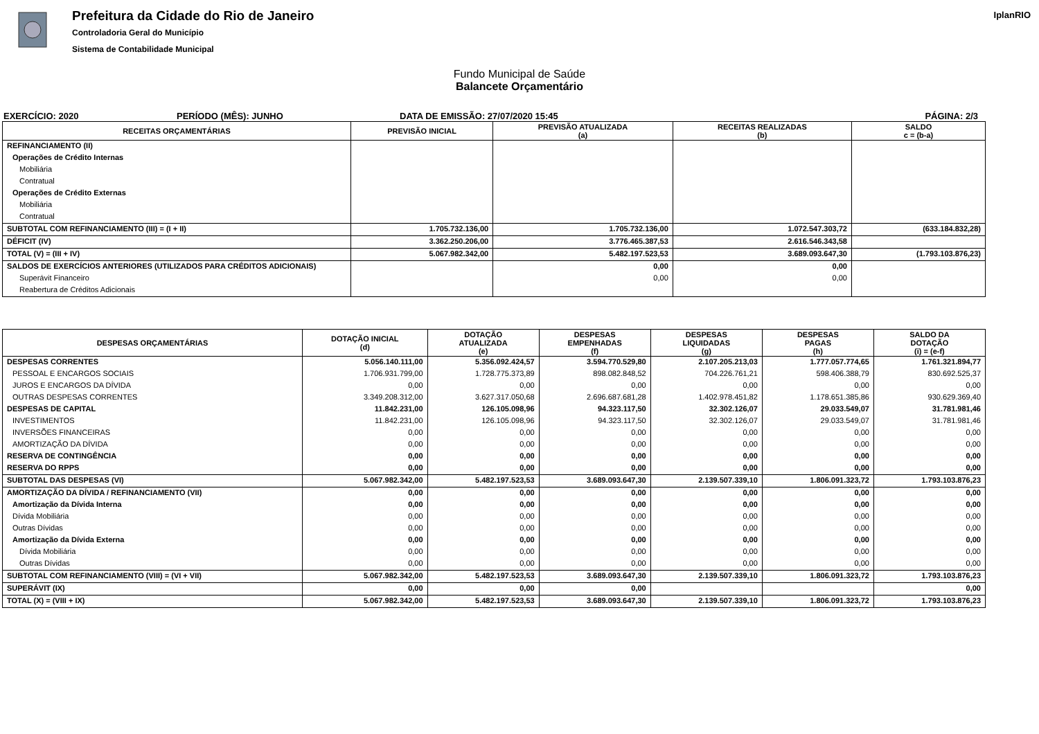Prefeitura da Cidade do Rio de Janeiro
Controladoria Geral do Município
Sistema de Contabilidade Municipal
IplanRIO
Fundo Municipal de Saúde
Balancete Orçamentário
EXERCÍCIO: 2020 PERÍODO (MÊS): JUNHO DATA DE EMISSÃO: 27/07/2020 15:45 PÁGINA: 2/3
| RECEITAS ORÇAMENTÁRIAS | PREVISÃO INICIAL | PREVISÃO ATUALIZADA (a) | RECEITAS REALIZADAS (b) | SALDO c = (b-a) |
| --- | --- | --- | --- | --- |
| REFINANCIAMENTO (II) | | | | |
| Operações de Crédito Internas | | | | |
| Mobiliária | | | | |
| Contratual | | | | |
| Operações de Crédito Externas | | | | |
| Mobiliária | | | | |
| Contratual | | | | |
| SUBTOTAL COM REFINANCIAMENTO (III) = (I + II) | 1.705.732.136,00 | 1.705.732.136,00 | 1.072.547.303,72 | (633.184.832,28) |
| DÉFICIT (IV) | 3.362.250.206,00 | 3.776.465.387,53 | 2.616.546.343,58 | |
| TOTAL (V) = (III + IV) | 5.067.982.342,00 | 5.482.197.523,53 | 3.689.093.647,30 | (1.793.103.876,23) |
| SALDOS DE EXERCÍCIOS ANTERIORES (UTILIZADOS PARA CRÉDITOS ADICIONAIS) | | 0,00 | 0,00 | |
| Superávit Financeiro | | 0,00 | 0,00 | |
| Reabertura de Créditos Adicionais | | | | |
| DESPESAS ORÇAMENTÁRIAS | DOTAÇÃO INICIAL (d) | DOTAÇÃO ATUALIZADA (e) | DESPESAS EMPENHADAS (f) | DESPESAS LIQUIDADAS (g) | DESPESAS PAGAS (h) | SALDO DA DOTAÇÃO (i) = (e-f) |
| --- | --- | --- | --- | --- | --- | --- |
| DESPESAS CORRENTES | 5.056.140.111,00 | 5.356.092.424,57 | 3.594.770.529,80 | 2.107.205.213,03 | 1.777.057.774,65 | 1.761.321.894,77 |
| PESSOAL E ENCARGOS SOCIAIS | 1.706.931.799,00 | 1.728.775.373,89 | 898.082.848,52 | 704.226.761,21 | 598.406.388,79 | 830.692.525,37 |
| JUROS E ENCARGOS DA DÍVIDA | 0,00 | 0,00 | 0,00 | 0,00 | 0,00 | 0,00 |
| OUTRAS DESPESAS CORRENTES | 3.349.208.312,00 | 3.627.317.050,68 | 2.696.687.681,28 | 1.402.978.451,82 | 1.178.651.385,86 | 930.629.369,40 |
| DESPESAS DE CAPITAL | 11.842.231,00 | 126.105.098,96 | 94.323.117,50 | 32.302.126,07 | 29.033.549,07 | 31.781.981,46 |
| INVESTIMENTOS | 11.842.231,00 | 126.105.098,96 | 94.323.117,50 | 32.302.126,07 | 29.033.549,07 | 31.781.981,46 |
| INVERSÕES FINANCEIRAS | 0,00 | 0,00 | 0,00 | 0,00 | 0,00 | 0,00 |
| AMORTIZAÇÃO DA DÍVIDA | 0,00 | 0,00 | 0,00 | 0,00 | 0,00 | 0,00 |
| RESERVA DE CONTINGÊNCIA | 0,00 | 0,00 | 0,00 | 0,00 | 0,00 | 0,00 |
| RESERVA DO RPPS | 0,00 | 0,00 | 0,00 | 0,00 | 0,00 | 0,00 |
| SUBTOTAL DAS DESPESAS (VI) | 5.067.982.342,00 | 5.482.197.523,53 | 3.689.093.647,30 | 2.139.507.339,10 | 1.806.091.323,72 | 1.793.103.876,23 |
| AMORTIZAÇÃO DA DÍVIDA / REFINANCIAMENTO (VII) | 0,00 | 0,00 | 0,00 | 0,00 | 0,00 | 0,00 |
| Amortização da Dívida Interna | 0,00 | 0,00 | 0,00 | 0,00 | 0,00 | 0,00 |
| Dívida Mobiliária | 0,00 | 0,00 | 0,00 | 0,00 | 0,00 | 0,00 |
| Outras Dívidas | 0,00 | 0,00 | 0,00 | 0,00 | 0,00 | 0,00 |
| Amortização da Dívida Externa | 0,00 | 0,00 | 0,00 | 0,00 | 0,00 | 0,00 |
| Dívida Mobiliária | 0,00 | 0,00 | 0,00 | 0,00 | 0,00 | 0,00 |
| Outras Dívidas | 0,00 | 0,00 | 0,00 | 0,00 | 0,00 | 0,00 |
| SUBTOTAL COM REFINANCIAMENTO (VIII) = (VI + VII) | 5.067.982.342,00 | 5.482.197.523,53 | 3.689.093.647,30 | 2.139.507.339,10 | 1.806.091.323,72 | 1.793.103.876,23 |
| SUPERÁVIT (IX) | 0,00 | 0,00 | 0,00 | | | 0,00 |
| TOTAL (X) = (VIII + IX) | 5.067.982.342,00 | 5.482.197.523,53 | 3.689.093.647,30 | 2.139.507.339,10 | 1.806.091.323,72 | 1.793.103.876,23 |